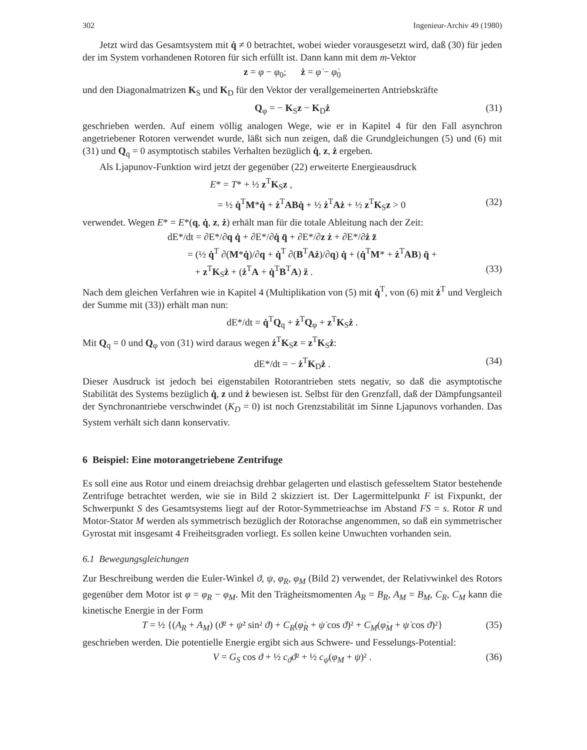302 Ingenieur-Archiv 49 (1980)
Jetzt wird das Gesamtsystem mit q̇ ≠ 0 betrachtet, wobei wieder vorausgesetzt wird, daß (30) für jeden der im System vorhandenen Rotoren für sich erfüllt ist. Dann kann mit dem m-Vektor
z = φ − φ<sub>0</sub>; ż = φ̇ − φ̇<sub>0</sub>
und den Diagonalmatrizen K<sub>S</sub> und K<sub>D</sub> für den Vektor der verallgemeinerten Antriebskräfte
Q<sub>φ</sub> = − K<sub>S</sub>z − K<sub>D</sub>ż (31)
geschrieben werden. Auf einem völlig analogen Wege, wie er in Kapitel 4 für den Fall asynchron angetriebener Rotoren verwendet wurde, läßt sich nun zeigen, daß die Grundgleichungen (5) und (6) mit (31) und Q<sub>q</sub> = 0 asymptotisch stabiles Verhalten bezüglich q̇, z, ż ergeben.
Als Ljapunov-Funktion wird jetzt der gegenüber (22) erweiterte Energieausdruck
E* = T* + ½ z<sup>T</sup>K<sub>S</sub>z ,
= ½ q̇<sup>T</sup>M*q̇ + ż<sup>T</sup>AB q̇ + ½ ż<sup>T</sup>Aż + ½ z<sup>T</sup>K<sub>S</sub>z > 0 (32)
verwendet. Wegen E* = E*(q, q̇, z, ż) erhält man für die totale Ableitung nach der Zeit:
dE*/dt = ∂E*/∂q q̇ + ∂E*/∂q̇ q̈ + ∂E*/∂z ż + ∂E*/∂ż z̈
= (½ q̇<sup>T</sup> ∂(M*q̇)/∂q + q̇<sup>T</sup> ∂(B<sup>T</sup>Aż)/∂q) q̇ + (q̇<sup>T</sup>M* + ż<sup>T</sup>AB) q̈ +
+ z<sup>T</sup>K<sub>S</sub>ż + (ż<sup>T</sup>A + q̇<sup>T</sup>B<sup>T</sup>A) z̈ . (33)
Nach dem gleichen Verfahren wie in Kapitel 4 (Multiplikation von (5) mit q̇<sup>T</sup>, von (6) mit ż<sup>T</sup> und Vergleich der Summe mit (33)) erhält man nun:
dE*/dt = q̇<sup>T</sup>Q<sub>q</sub> + ż<sup>T</sup>Q<sub>φ</sub> + z<sup>T</sup>K<sub>S</sub>ż .
Mit Q<sub>q</sub> = 0 und Q<sub>φ</sub> von (31) wird daraus wegen ż<sup>T</sup>K<sub>S</sub>z = z<sup>T</sup>K<sub>S</sub>ż:
dE*/dt = − ż<sup>T</sup>K<sub>D</sub>ż . (34)
Dieser Ausdruck ist jedoch bei eigenstabilen Rotorantrieben stets negativ, so daß die asymptotische Stabilität des Systems bezüglich q̇, z und ż bewiesen ist. Selbst für den Grenzfall, daß der Dämpfungsanteil der Synchronantriebe verschwindet (K<sub>D</sub> = 0) ist noch Grenzstabilität im Sinne Ljapunovs vorhanden. Das System verhält sich dann konservativ.
6 Beispiel: Eine motorangetriebene Zentrifuge
Es soll eine aus Rotor und einem dreiachsig drehbar gelagerten und elastisch gefesseltem Stator bestehende Zentrifuge betrachtet werden, wie sie in Bild 2 skizziert ist. Der Lagermittelpunkt F ist Fixpunkt, der Schwerpunkt S des Gesamtsystems liegt auf der Rotor-Symmetrieachse im Abstand FS = s. Rotor R und Motor-Stator M werden als symmetrisch bezüglich der Rotorachse angenommen, so daß ein symmetrischer Gyrostat mit insgesamt 4 Freiheitsgraden vorliegt. Es sollen keine Unwuchten vorhanden sein.
6.1 Bewegungsgleichungen
Zur Beschreibung werden die Euler-Winkel ϑ, ψ, φ<sub>R</sub>, φ<sub>M</sub> (Bild 2) verwendet, der Relativwinkel des Rotors gegenüber dem Motor ist φ = φ<sub>R</sub> − φ<sub>M</sub>. Mit den Trägheitsmomenten A<sub>R</sub> = B<sub>R</sub>, A<sub>M</sub> = B<sub>M</sub>, C<sub>R</sub>, C<sub>M</sub> kann die kinetische Energie in der Form
T = ½ {(A<sub>R</sub> + A<sub>M</sub>) (ϑ̇² + ψ̇² sin² ϑ) + C<sub>R</sub>(φ̇<sub>R</sub> + ψ̇ cos ϑ)² + C<sub>M</sub>(φ̇<sub>M</sub> + ψ̇ cos ϑ)²} (35)
geschrieben werden. Die potentielle Energie ergibt sich aus Schwere- und Fesselungs-Potential:
V = G<sub>S</sub> cos ϑ + ½ c<sub>ϑ</sub>ϑ² + ½ c<sub>ψ</sub>(φ<sub>M</sub> + ψ)² . (36)